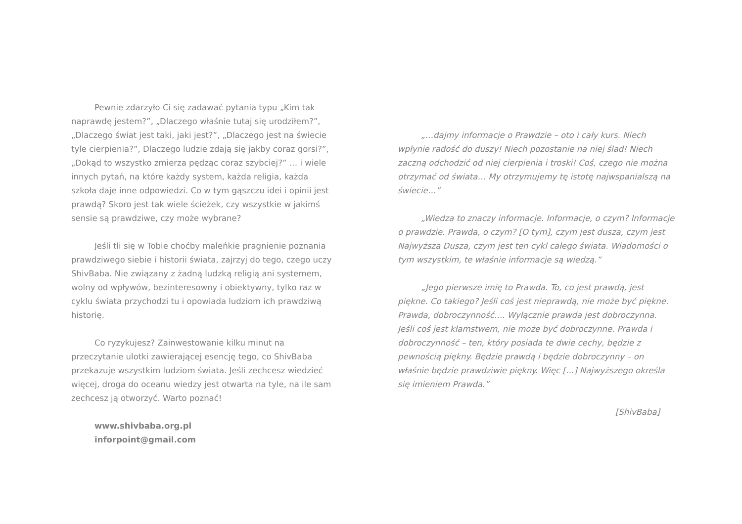Pewnie zdarzyło Ci się zadawać pytania typu „Kim tak naprawdę jestem?”, „Dlaczego właśnie tutaj się urodziłem?”, „Dlaczego świat jest taki, jaki jest?”, „Dlaczego jest na świecie tyle cierpienia?”, Dlaczego ludzie zdają się jakby coraz gorsi?”, „Dokąd to wszystko zmierza pędząc coraz szybciej?” … i wiele innych pytań, na które każdy system, każda religia, każda szkoła daje inne odpowiedzi. Co w tym gąszczu idei i opinii jest prawdą? Skoro jest tak wiele ścieżek, czy wszystkie w jakimś sensie są prawdziwe, czy może wybrane?
Jeśli tli się w Tobie choćby maleńkie pragnienie poznania prawdziwego siebie i historii świata, zajrzyj do tego, czego uczy ShivBaba. Nie związany z żadną ludzką religią ani systemem, wolny od wpływów, bezinteresowny i obiektywny, tylko raz w cyklu świata przychodzi tu i opowiada ludziom ich prawdziwą historię.
Co ryzykujesz? Zainwestowanie kilku minut na przeczytanie ulotki zawierającej esencję tego, co ShivBaba przekazuje wszystkim ludziom świata. Jeśli zechcesz wiedzieć więcej, droga do oceanu wiedzy jest otwarta na tyle, na ile sam zechcesz ją otworzyć. Warto poznać!
www.shivbaba.org.pl
inforpoint@gmail.com
„…dajmy informacje o Prawdzie – oto i cały kurs. Niech wpłynie radość do duszy! Niech pozostanie na niej ślad! Niech zaczną odchodzić od niej cierpienia i troski! Coś, czego nie można otrzymać od świata… My otrzymujemy tę istotę najwspanialszą na świecie…”
„Wiedza to znaczy informacje. Informacje, o czym? Informacje o prawdzie. Prawda, o czym? [O tym], czym jest dusza, czym jest Najwyższa Dusza, czym jest ten cykl całego świata. Wiadomości o tym wszystkim, te właśnie informacje są wiedzą.”
„Jego pierwsze imię to Prawda. To, co jest prawdą, jest piękne. Co takiego? Jeśli coś jest nieprawdą, nie może być piękne. Prawda, dobroczynność…. Wyłącznie prawda jest dobroczynna. Jeśli coś jest kłamstwem, nie może być dobroczynne. Prawda i dobroczynność – ten, który posiada te dwie cechy, będzie z pewnością piękny. Będzie prawdą i będzie dobroczynny – on właśnie będzie prawdziwie piękny. Więc […] Najwyższego określa się imieniem Prawda.”
[ShivBaba]